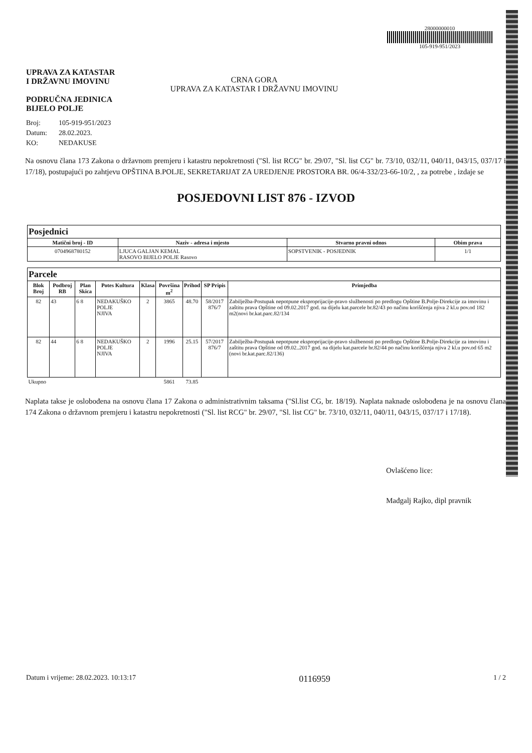UPRAVA ZA KATASTAR
I DRŽAVNU IMOVINU
PODRUČNA JEDINICA
BIJELO POLJE
CRNA GORA
UPRAVA ZA KATASTAR I DRŽAVNU IMOVINU
28000000010
105-919-951/2023
Broj: 105-919-951/2023
Datum: 28.02.2023.
KO: NEDAKUSE
Na osnovu člana 173 Zakona o državnom premjeru i katastru nepokretnosti ("Sl. list RCG" br. 29/07, "Sl. list CG" br. 73/10, 032/11, 040/11, 043/15, 037/17 i 17/18), postupajući po zahtjevu OPŠTINA B.POLJE, SEKRETARIJAT ZA UREDJENJE PROSTORA BR. 06/4-332/23-66-10/2, , za potrebe , izdaje se
POSJEDOVNI LIST 876 - IZVOD
| Posjednici | | | |
| --- | --- | --- | --- |
| Matični broj - ID | Naziv - adresa i mjesto | Stvarno pravni odnos | Obim prava |
| 0704968780152 | LJUCA GALJAN KEMAL RASOVO BIJELO POLJE Rasovo | SOPSTVENIK - POSJEDNIK | 1/1 |
| Parcele | | | | | | | | |
| --- | --- | --- | --- | --- | --- | --- | --- | --- |
| Blok Broj | Podbroj RB | Plan Skica | Potes Kultura | Klasa | Površina m<sup>2</sup> | Prihod | SP Pripis | Primjedba |
| 82 | 43 | 6 8 | NEDAKUŠKO POLJE NJIVA | 2 | 3865 | 48.70 | 58/2017 876/7 | Zabilježba-Postupak nepotpune eksproprijacije-pravo službenosti po predlogu Opštine B.Polje-Direkcije za imovinu i zaštitu prava Opštine od 09.02.2017 god. na dijelu kat.parcele br.82/43 po načinu korišćenja njiva 2 kl.u pov.od 182 m2(novi br.kat.parc.82/134 |
| 82 | 44 | 6 8 | NEDAKUŠKO POLJE NJIVA | 2 | 1996 | 25.15 | 57/2017 876/7 | Zabilježba-Postupak nepotpune eksproprijacije-pravo službenosti po predlogu Opštine B.Polje-Direkcije za imovinu i zaštitu prava Opštine od 09.02..2017 god. na dijelu kat.parcele br.82/44 po načinu korišćenja njiva 2 kl.u pov.od 65 m2 (novi br.kat.parc.82/136) |
| Ukupno | | | | | 5861 | 73.85 | | |
Naplata takse je oslobođena na osnovu člana 17 Zakona o administrativnim taksama ("Sl.list CG, br. 18/19). Naplata naknade oslobođena je na osnovu člana 174 Zakona o državnom premjeru i katastru nepokretnosti ("Sl. list RCG" br. 29/07, "Sl. list CG" br. 73/10, 032/11, 040/11, 043/15, 037/17 i 17/18).
Ovlašćeno lice:
Mađgalj Rajko, dipl pravnik
Datum i vrijeme: 28.02.2023. 10:13:17 0116959 1 / 2